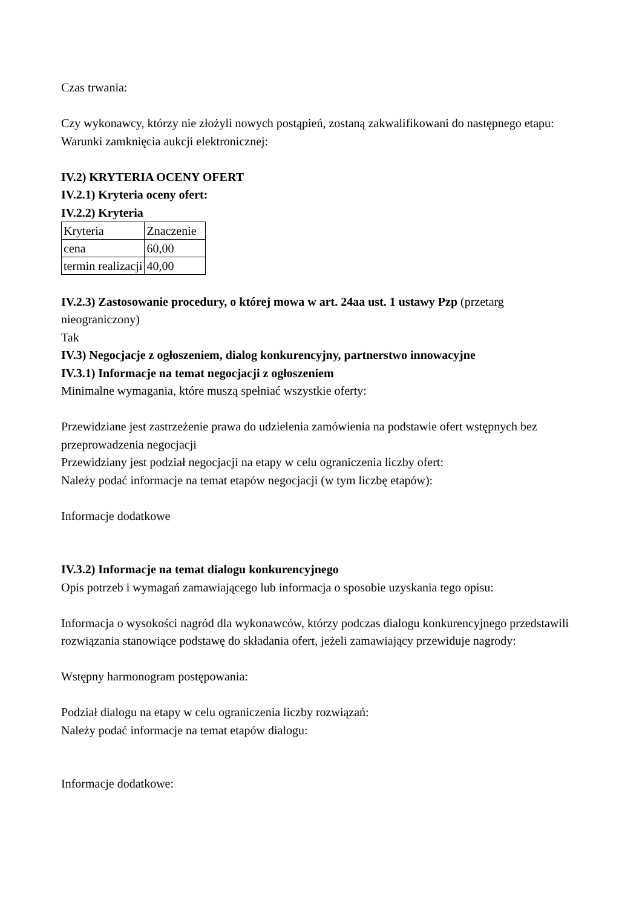Czas trwania:
Czy wykonawcy, którzy nie złożyli nowych postąpień, zostaną zakwalifikowani do następnego etapu:
Warunki zamknięcia aukcji elektronicznej:
IV.2) KRYTERIA OCENY OFERT
IV.2.1) Kryteria oceny ofert:
IV.2.2) Kryteria
| Kryteria | Znaczenie |
| cena | 60,00 |
| termin realizacji | 40,00 |
IV.2.3) Zastosowanie procedury, o której mowa w art. 24aa ust. 1 ustawy Pzp (przetarg nieograniczony)
Tak
IV.3) Negocjacje z ogłoszeniem, dialog konkurencyjny, partnerstwo innowacyjne
IV.3.1) Informacje na temat negocjacji z ogłoszeniem
Minimalne wymagania, które muszą spełniać wszystkie oferty:
Przewidziane jest zastrzeżenie prawa do udzielenia zamówienia na podstawie ofert wstępnych bez przeprowadzenia negocjacji
Przewidziany jest podział negocjacji na etapy w celu ograniczenia liczby ofert:
Należy podać informacje na temat etapów negocjacji (w tym liczbę etapów):
Informacje dodatkowe
IV.3.2) Informacje na temat dialogu konkurencyjnego
Opis potrzeb i wymagań zamawiającego lub informacja o sposobie uzyskania tego opisu:
Informacja o wysokości nagród dla wykonawców, którzy podczas dialogu konkurencyjnego przedstawili rozwiązania stanowiące podstawę do składania ofert, jeżeli zamawiający przewiduje nagrody:
Wstępny harmonogram postępowania:
Podział dialogu na etapy w celu ograniczenia liczby rozwiązań:
Należy podać informacje na temat etapów dialogu:
Informacje dodatkowe: